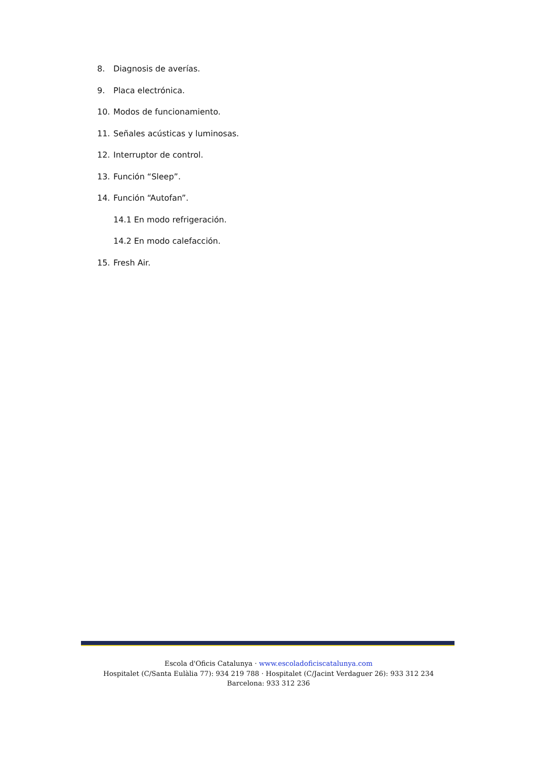8. Diagnosis de averías.
9. Placa electrónica.
10. Modos de funcionamiento.
11. Señales acústicas y luminosas.
12. Interruptor de control.
13. Función “Sleep”.
14. Función “Autofan”.
14.1 En modo refrigeración.
14.2 En modo calefacción.
15. Fresh Air.
Escola d'Oficis Catalunya · www.escoladoficiscatalunya.com
Hospitalet (C/Santa Eulàlia 77): 934 219 788 · Hospitalet (C/Jacint Verdaguer 26): 933 312 234
Barcelona: 933 312 236